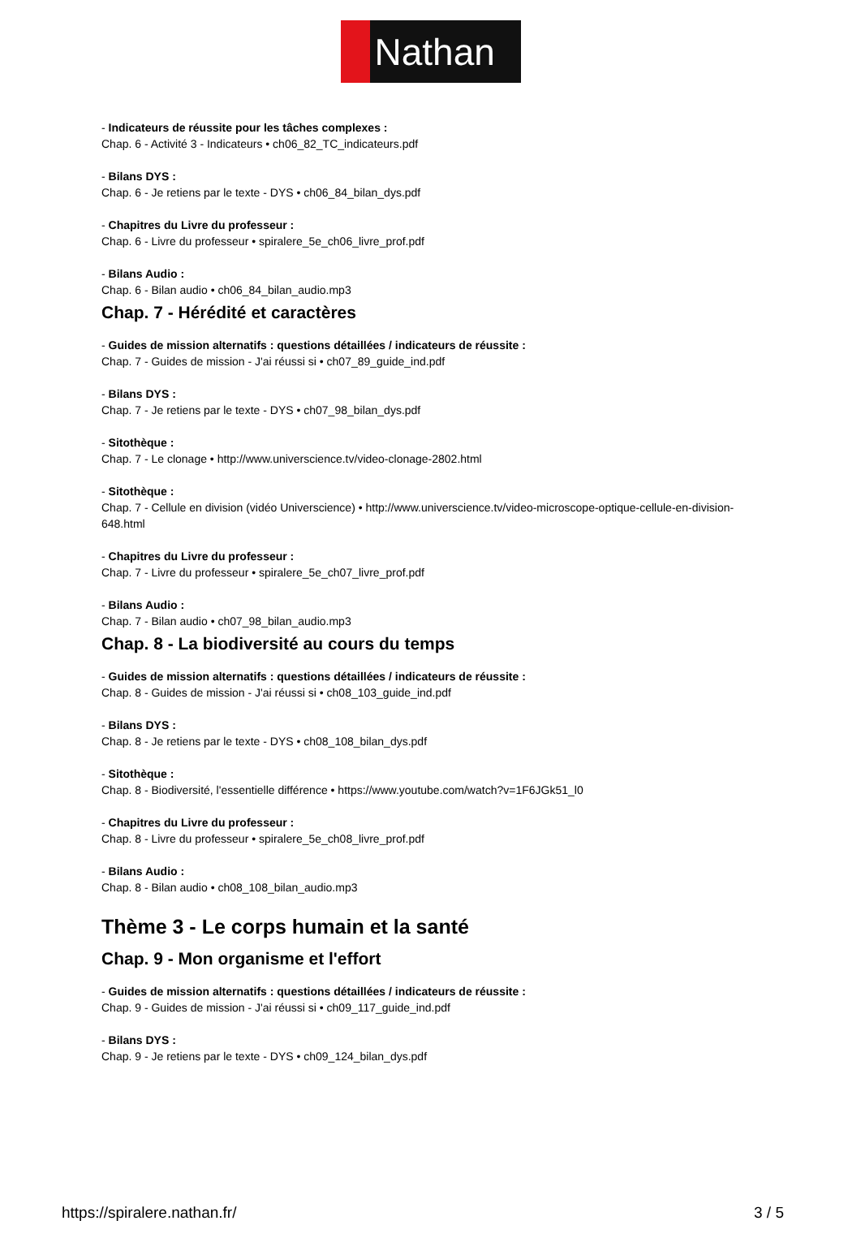Nathan
- Indicateurs de réussite pour les tâches complexes :
Chap. 6 - Activité 3 - Indicateurs • ch06_82_TC_indicateurs.pdf
- Bilans DYS :
Chap. 6 - Je retiens par le texte - DYS • ch06_84_bilan_dys.pdf
- Chapitres du Livre du professeur :
Chap. 6 - Livre du professeur • spiralere_5e_ch06_livre_prof.pdf
- Bilans Audio :
Chap. 6 - Bilan audio • ch06_84_bilan_audio.mp3
Chap. 7 - Hérédité et caractères
- Guides de mission alternatifs : questions détaillées / indicateurs de réussite :
Chap. 7 - Guides de mission - J'ai réussi si • ch07_89_guide_ind.pdf
- Bilans DYS :
Chap. 7 - Je retiens par le texte - DYS • ch07_98_bilan_dys.pdf
- Sitothèque :
Chap. 7 - Le clonage • http://www.universcience.tv/video-clonage-2802.html
- Sitothèque :
Chap. 7 - Cellule en division (vidéo Universcience) • http://www.universcience.tv/video-microscope-optique-cellule-en-division-648.html
- Chapitres du Livre du professeur :
Chap. 7 - Livre du professeur • spiralere_5e_ch07_livre_prof.pdf
- Bilans Audio :
Chap. 7 - Bilan audio • ch07_98_bilan_audio.mp3
Chap. 8 - La biodiversité au cours du temps
- Guides de mission alternatifs : questions détaillées / indicateurs de réussite :
Chap. 8 - Guides de mission - J'ai réussi si • ch08_103_guide_ind.pdf
- Bilans DYS :
Chap. 8 - Je retiens par le texte - DYS • ch08_108_bilan_dys.pdf
- Sitothèque :
Chap. 8 - Biodiversité, l'essentielle différence • https://www.youtube.com/watch?v=1F6JGk51_l0
- Chapitres du Livre du professeur :
Chap. 8 - Livre du professeur • spiralere_5e_ch08_livre_prof.pdf
- Bilans Audio :
Chap. 8 - Bilan audio • ch08_108_bilan_audio.mp3
Thème 3 - Le corps humain et la santé
Chap. 9 - Mon organisme et l'effort
- Guides de mission alternatifs : questions détaillées / indicateurs de réussite :
Chap. 9 - Guides de mission - J'ai réussi si • ch09_117_guide_ind.pdf
- Bilans DYS :
Chap. 9 - Je retiens par le texte - DYS • ch09_124_bilan_dys.pdf
https://spiralere.nathan.fr/ 3 / 5